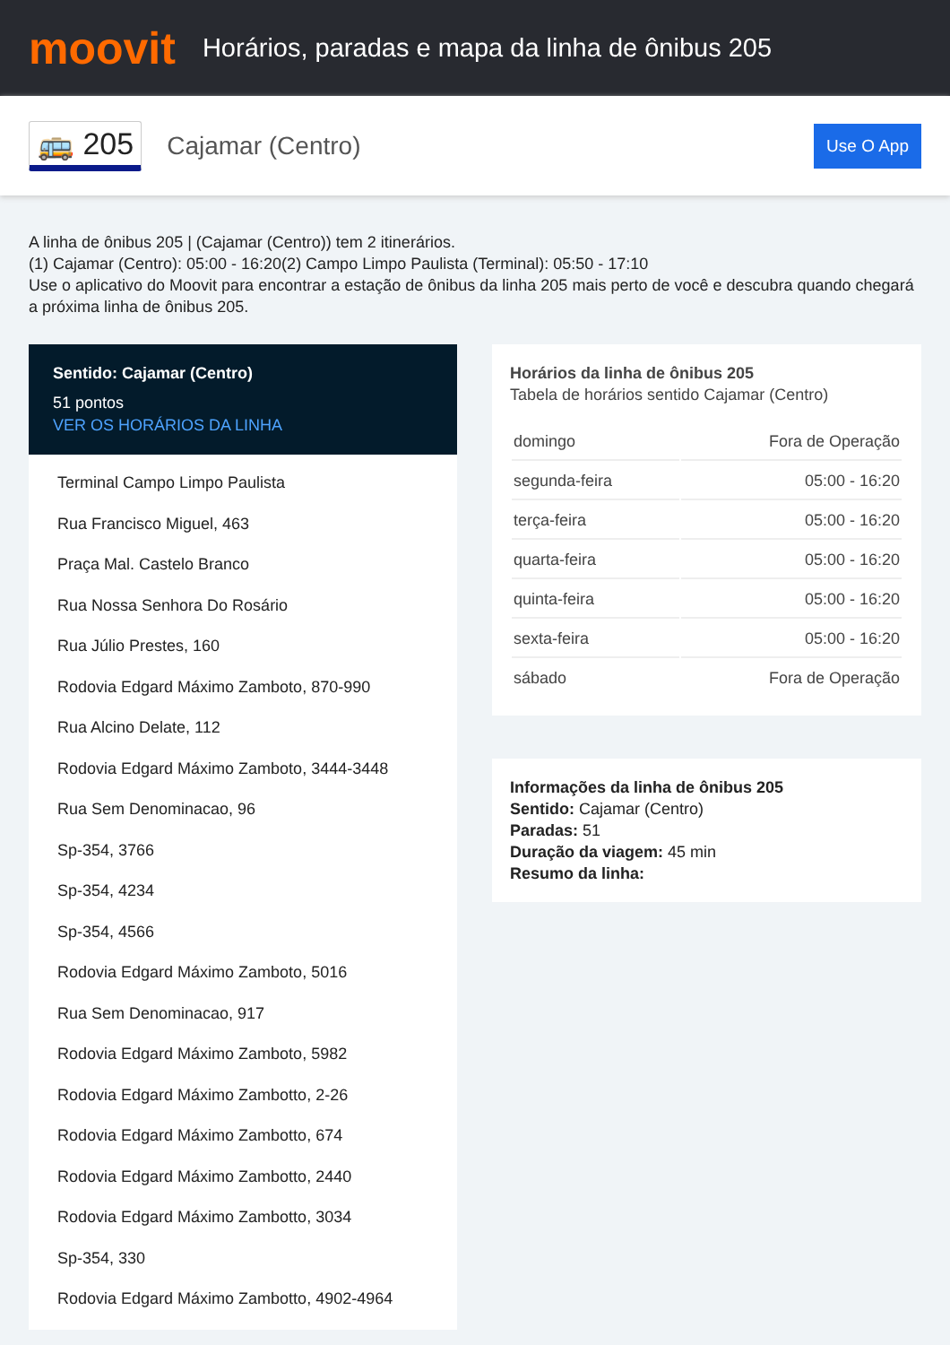moovit
Horários, paradas e mapa da linha de ônibus 205
🚌 205 Cajamar (Centro) Use O App
A linha de ônibus 205 | (Cajamar (Centro)) tem 2 itinerários.
(1) Cajamar (Centro): 05:00 - 16:20(2) Campo Limpo Paulista (Terminal): 05:50 - 17:10
Use o aplicativo do Moovit para encontrar a estação de ônibus da linha 205 mais perto de você e descubra quando chegará a próxima linha de ônibus 205.
Sentido: Cajamar (Centro)
51 pontos
VER OS HORÁRIOS DA LINHA
Terminal Campo Limpo Paulista
Rua Francisco Miguel, 463
Praça Mal. Castelo Branco
Rua Nossa Senhora Do Rosário
Rua Júlio Prestes, 160
Rodovia Edgard Máximo Zamboto, 870-990
Rua Alcino Delate, 112
Rodovia Edgard Máximo Zamboto, 3444-3448
Rua Sem Denominacao, 96
Sp-354, 3766
Sp-354, 4234
Sp-354, 4566
Rodovia Edgard Máximo Zamboto, 5016
Rua Sem Denominacao, 917
Rodovia Edgard Máximo Zamboto, 5982
Rodovia Edgard Máximo Zambotto, 2-26
Rodovia Edgard Máximo Zambotto, 674
Rodovia Edgard Máximo Zambotto, 2440
Rodovia Edgard Máximo Zambotto, 3034
Sp-354, 330
Rodovia Edgard Máximo Zambotto, 4902-4964
Horários da linha de ônibus 205
Tabela de horários sentido Cajamar (Centro)
| domingo | Fora de Operação |
| segunda-feira | 05:00 - 16:20 |
| terça-feira | 05:00 - 16:20 |
| quarta-feira | 05:00 - 16:20 |
| quinta-feira | 05:00 - 16:20 |
| sexta-feira | 05:00 - 16:20 |
| sábado | Fora de Operação |
Informações da linha de ônibus 205
Sentido: Cajamar (Centro)
Paradas: 51
Duração da viagem: 45 min
Resumo da linha: